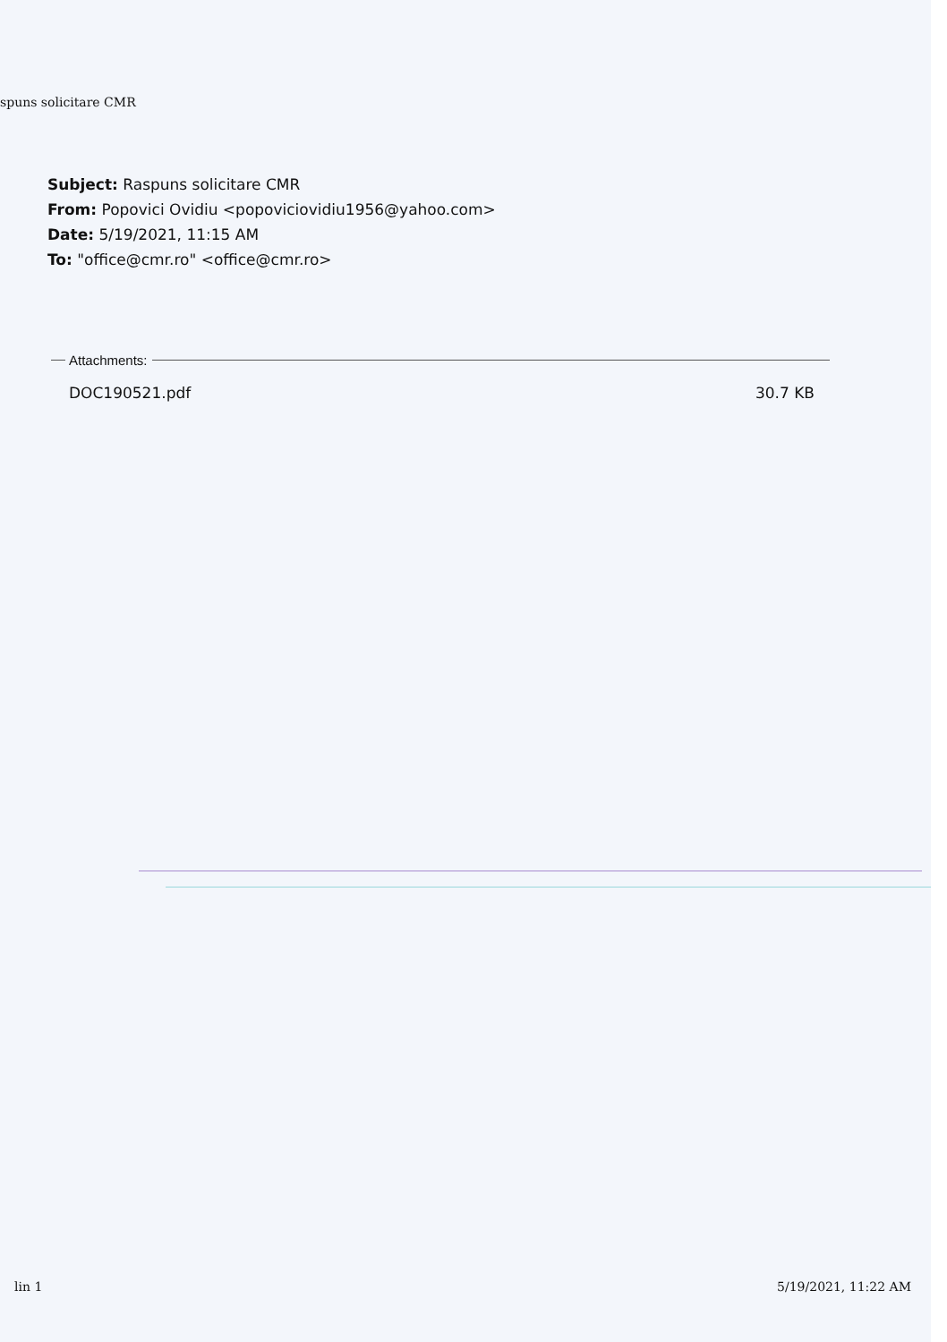spuns solicitare CMR
Subject: Raspuns solicitare CMR
From: Popovici Ovidiu <popoviciovidiu1956@yahoo.com>
Date: 5/19/2021, 11:15 AM
To: "office@cmr.ro" <office@cmr.ro>
Attachments:
DOC190521.pdf 30.7 KB
lin 1 5/19/2021, 11:22 AM